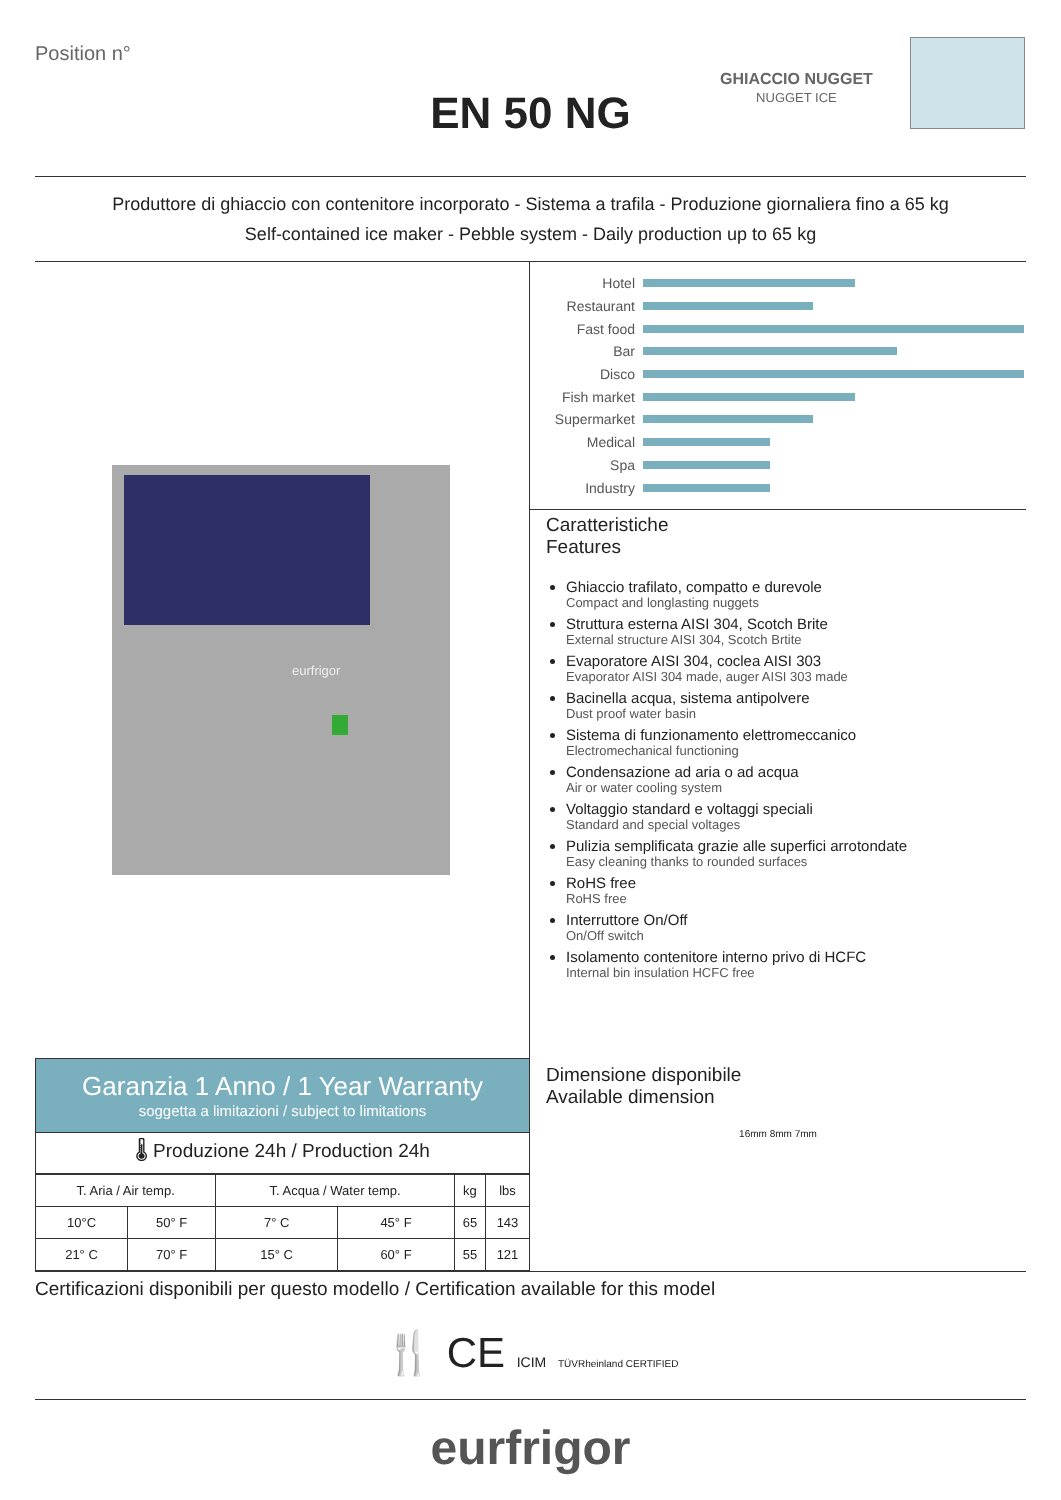Position n°
GHIACCIO NUGGET
NUGGET ICE
EN 50 NG
Produttore di ghiaccio con contenitore incorporato - Sistema a trafila - Produzione giornaliera fino a 65 kg
Self-contained ice maker - Pebble system - Daily production up to 65 kg
eurfrigor
Hotel
Restaurant
Fast food
Bar
Disco
Fish market
Supermarket
Medical
Spa
Industry
Caratteristiche
Features
Ghiaccio trafilato, compatto e durevole
Compact and longlasting nuggets
Struttura esterna AISI 304, Scotch Brite
External structure AISI 304, Scotch Brtite
Evaporatore AISI 304, coclea AISI 303
Evaporator AISI 304 made, auger AISI 303 made
Bacinella acqua, sistema antipolvere
Dust proof water basin
Sistema di funzionamento elettromeccanico
Electromechanical functioning
Condensazione ad aria o ad acqua
Air or water cooling system
Voltaggio standard e voltaggi speciali
Standard and special voltages
Pulizia semplificata grazie alle superfici arrotondate
Easy cleaning thanks to rounded surfaces
RoHS free
RoHS free
Interruttore On/Off
On/Off switch
Isolamento contenitore interno privo di HCFC
Internal bin insulation HCFC free
Garanzia 1 Anno / 1 Year Warranty
soggetta a limitazioni / subject to limitations
🌡 Produzione 24h / Production 24h
| T. Aria / Air temp. | | T. Acqua / Water temp. | | kg | lbs |
| --- | --- | --- | --- | --- | --- |
| 10°C | 50° F | 7° C | 45° F | 65 | 143 |
| 21° C | 70° F | 15° C | 60° F | 55 | 121 |
Dimensione disponibile
Available dimension
16mm 8mm 7mm
Certificazioni disponibili per questo modello / Certification available for this model
🍴 CE ICIM TÜVRheinland CERTIFIED
eurfrigor